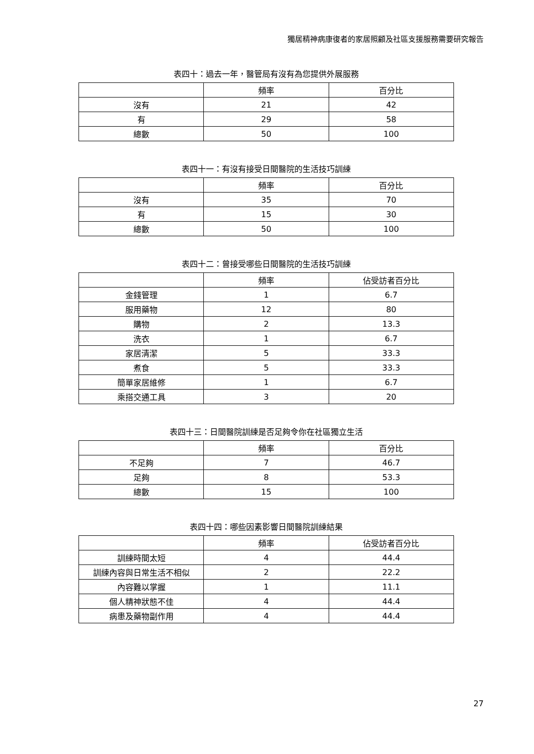獨居精神病康復者的家居照顧及社區支援服務需要研究報告
表四十：過去一年，醫管局有沒有為您提供外展服務
| | 頻率 | 百分比 |
| --- | --- | --- |
| 沒有 | 21 | 42 |
| 有 | 29 | 58 |
| 總數 | 50 | 100 |
表四十一：有沒有接受日間醫院的生活技巧訓練
| | 頻率 | 百分比 |
| --- | --- | --- |
| 沒有 | 35 | 70 |
| 有 | 15 | 30 |
| 總數 | 50 | 100 |
表四十二：曾接受哪些日間醫院的生活技巧訓練
| | 頻率 | 佔受訪者百分比 |
| --- | --- | --- |
| 金錢管理 | 1 | 6.7 |
| 服用藥物 | 12 | 80 |
| 購物 | 2 | 13.3 |
| 洗衣 | 1 | 6.7 |
| 家居清潔 | 5 | 33.3 |
| 煮食 | 5 | 33.3 |
| 簡單家居維修 | 1 | 6.7 |
| 乘搭交通工具 | 3 | 20 |
表四十三：日間醫院訓練是否足夠令你在社區獨立生活
| | 頻率 | 百分比 |
| --- | --- | --- |
| 不足夠 | 7 | 46.7 |
| 足夠 | 8 | 53.3 |
| 總數 | 15 | 100 |
表四十四：哪些因素影響日間醫院訓練結果
| | 頻率 | 佔受訪者百分比 |
| --- | --- | --- |
| 訓練時間太短 | 4 | 44.4 |
| 訓練內容與日常生活不相似 | 2 | 22.2 |
| 內容難以掌握 | 1 | 11.1 |
| 個人精神狀態不佳 | 4 | 44.4 |
| 病患及藥物副作用 | 4 | 44.4 |
27